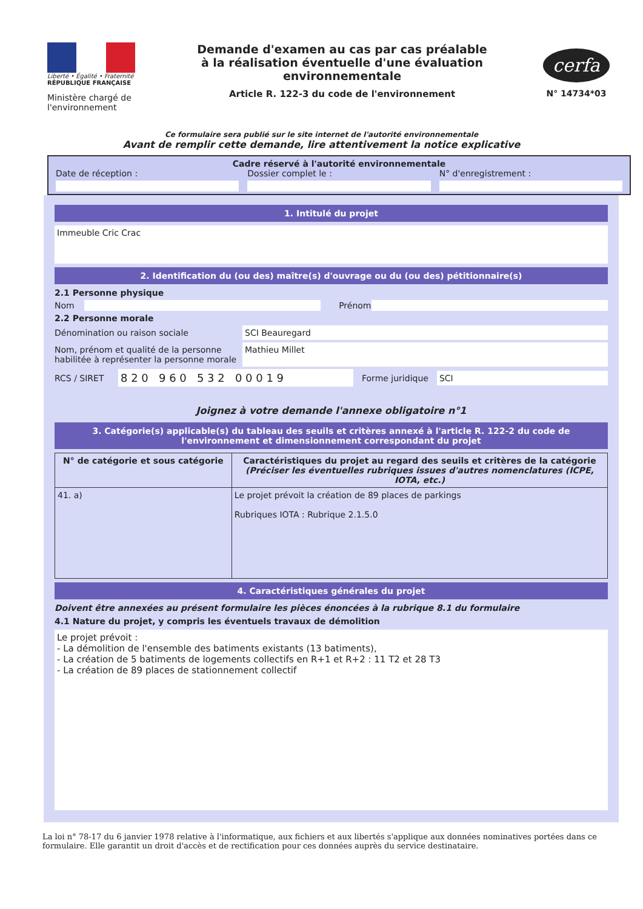Liberté • Égalité • Fraternité
RÉPUBLIQUE FRANÇAISE
Ministère chargé de l'environnement
Demande d'examen au cas par cas préalable
à la réalisation éventuelle d'une évaluation environnementale
Article R. 122-3 du code de l'environnement
cerfa
N° 14734*03
Ce formulaire sera publié sur le site internet de l'autorité environnementale
Avant de remplir cette demande, lire attentivement la notice explicative
Cadre réservé à l'autorité environnementale
Date de réception : Dossier complet le : N° d'enregistrement :
1. Intitulé du projet
Immeuble Cric Crac
2. Identification du (ou des) maître(s) d'ouvrage ou du (ou des) pétitionnaire(s)
2.1 Personne physique
Nom Prénom
2.2 Personne morale
Dénomination ou raison sociale SCI Beauregard
Nom, prénom et qualité de la personne habilitée à représenter la personne morale Mathieu Millet
RCS / SIRET 8 2 0 9 6 0 5 3 2 0 0 0 1 9 Forme juridique SCI
Joignez à votre demande l'annexe obligatoire n°1
3. Catégorie(s) applicable(s) du tableau des seuils et critères annexé à l'article R. 122-2 du code de l'environnement et dimensionnement correspondant du projet
| N° de catégorie et sous catégorie | Caractéristiques du projet au regard des seuils et critères de la catégorie (Préciser les éventuelles rubriques issues d'autres nomenclatures (ICPE, IOTA, etc.) |
| --- | --- |
| 41. a) | Le projet prévoit la création de 89 places de parkings Rubriques IOTA : Rubrique 2.1.5.0 |
4. Caractéristiques générales du projet
Doivent être annexées au présent formulaire les pièces énoncées à la rubrique 8.1 du formulaire
4.1 Nature du projet, y compris les éventuels travaux de démolition
Le projet prévoit :
- La démolition de l'ensemble des batiments existants (13 batiments),
- La création de 5 batiments de logements collectifs en R+1 et R+2 : 11 T2 et 28 T3
- La création de 89 places de stationnement collectif
La loi n° 78-17 du 6 janvier 1978 relative à l'informatique, aux fichiers et aux libertés s'applique aux données nominatives portées dans ce formulaire. Elle garantit un droit d'accès et de rectification pour ces données auprès du service destinataire.